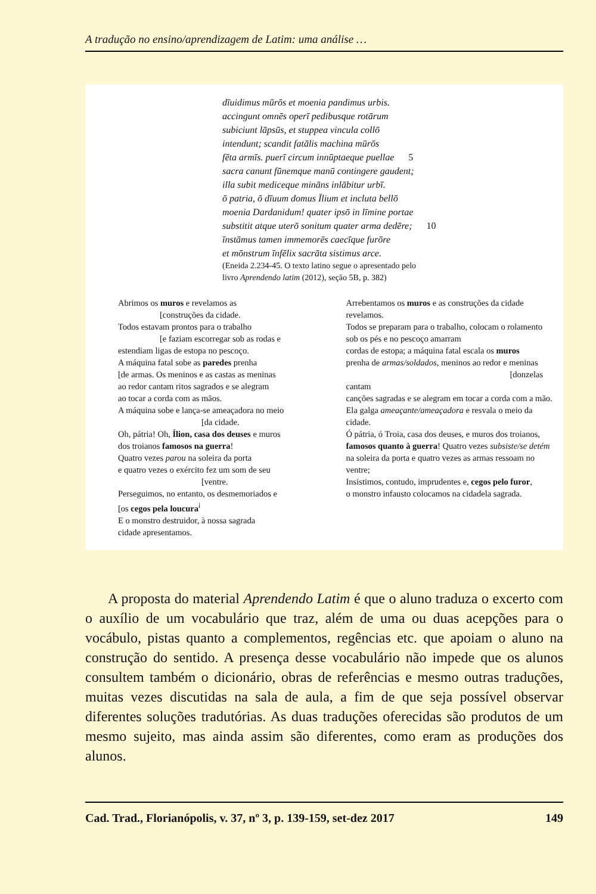A tradução no ensino/aprendizagem de Latim: uma análise …
dīuidimus mūrōs et moenia pandimus urbis.
accingunt omnēs operī pedibusque rotārum
subiciunt lāpsūs, et stuppea vincula collō
intendunt; scandit fatālis machina mūrōs
fēta armīs. puerī circum innūptaeque puellae 5
sacra canunt fūnemque manū contingere gaudent;
illa subit mediceque mināns inlābitur urbī.
ō patria, ō dīuum domus Īlium et incluta bellō
moenia Dardanidum! quater ipsō in līmine portae
substitit atque uterō sonitum quater arma dedēre; 10
īnstāmus tamen immemorēs caecīque furōre
et mōnstrum īnfēlix sacrāta sistimus arce.
(Eneida 2.234-45. O texto latino segue o apresentado pelo
livro Aprendendo latim (2012), seção 5B, p. 382)
Abrimos os muros e revelamos as
[construções da cidade.
Todos estavam prontos para o trabalho
[e faziam escorregar sob as rodas e
estendiam ligas de estopa no pescoço.
A máquina fatal sobe as paredes prenha
[de armas. Os meninos e as castas as meninas
ao redor cantam ritos sagrados e se alegram
ao tocar a corda com as mãos.
A máquina sobe e lança-se ameaçadora no meio
[da cidade.
Oh, pátria! Oh, Ílion, casa dos deuses e muros
dos troianos famosos na guerra!
Quatro vezes parou na soleira da porta
e quatro vezes o exército fez um som de seu
[ventre.
Perseguimos, no entanto, os desmemoriados e
[os cegos pela loucura<sup>i</sup>
E o monstro destruidor, à nossa sagrada
cidade apresentamos.
Arrebentamos os muros e as construções da cidade
revelamos.
Todos se preparam para o trabalho, colocam o rolamento
sob os pés e no pescoço amarram
cordas de estopa; a máquina fatal escala os muros
prenha de armas/soldados, meninos ao redor e meninas
[donzelas
cantam
canções sagradas e se alegram em tocar a corda com a mão.
Ela galga ameaçante/ameaçadora e resvala o meio da
cidade.
Ó pátria, ó Troia, casa dos deuses, e muros dos troianos,
famosos quanto à guerra! Quatro vezes subsiste/se detém
na soleira da porta e quatro vezes as armas ressoam no
ventre;
Insistimos, contudo, imprudentes e, cegos pelo furor,
o monstro infausto colocamos na cidadela sagrada.
A proposta do material Aprendendo Latim é que o aluno traduza o excerto com o auxílio de um vocabulário que traz, além de uma ou duas acepções para o vocábulo, pistas quanto a complementos, regências etc. que apoiam o aluno na construção do sentido. A presença desse vocabulário não impede que os alunos consultem também o dicionário, obras de referências e mesmo outras traduções, muitas vezes discutidas na sala de aula, a fim de que seja possível observar diferentes soluções tradutórias. As duas traduções oferecidas são produtos de um mesmo sujeito, mas ainda assim são diferentes, como eram as produções dos alunos.
Cad. Trad., Florianópolis, v. 37, nº 3, p. 139-159, set-dez 2017 149